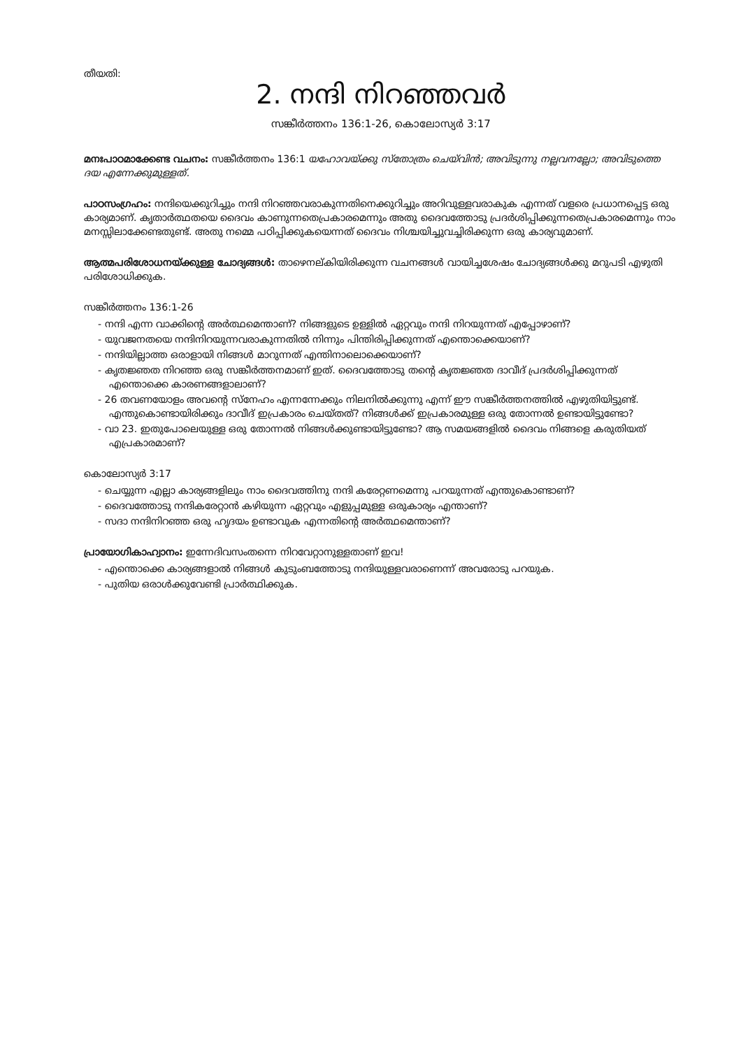തീയതി:
2. നന്ദി നിറഞ്ഞവർ
സങ്കീർത്തനം 136:1-26, കൊലോസ്യർ 3:17
മനഃപാഠമാക്കേണ്ട വചനം: സങ്കീർത്തനം 136:1 യഹോവയ്ക്കു സ്തോത്രം ചെയ്‌വിൻ; അവിടുന്നു നല്ലവനല്ലോ; അവിടുത്തെ ദയ എന്നേക്കുമുള്ളത്.
പാഠസംഗ്രഹം: നന്ദിയെക്കുറിച്ചും നന്ദി നിറഞ്ഞവരാകുന്നതിനെക്കുറിച്ചും അറിവുള്ളവരാകുക എന്നത് വളരെ പ്രധാനപ്പെട്ട ഒരു കാര്യമാണ്. കൃതാർത്ഥതയെ ദൈവം കാണുന്നതെപ്രകാരമെന്നും അതു ദൈവത്തോടു പ്രദർശിപ്പിക്കുന്നതെപ്രകാരമെന്നും നാം മനസ്സിലാക്കേണ്ടതുണ്ട്. അതു നമ്മെ പഠിപ്പിക്കുകയെന്നത് ദൈവം നിശ്ചയിച്ചുവച്ചിരിക്കുന്ന ഒരു കാര്യവുമാണ്.
ആത്മപരിശോധനയ്ക്കുള്ള ചോദ്യങ്ങൾ: താഴെനല്കിയിരിക്കുന്ന വചനങ്ങൾ വായിച്ചശേഷം ചോദ്യങ്ങൾക്കു മറുപടി എഴുതി പരിശോധിക്കുക.
സങ്കീർത്തനം 136:1-26
- നന്ദി എന്ന വാക്കിന്റെ അർത്ഥമെന്താണ്? നിങ്ങളുടെ ഉള്ളിൽ ഏറ്റവും നന്ദി നിറയുന്നത് എപ്പോഴാണ്?
- യുവജനതയെ നന്ദിനിറയുന്നവരാകുന്നതിൽ നിന്നും പിന്തിരിപ്പിക്കുന്നത് എന്തൊക്കെയാണ്?
- നന്ദിയില്ലാത്ത ഒരാളായി നിങ്ങൾ മാറുന്നത് എന്തിനാലൊക്കെയാണ്?
- കൃതജ്ഞത നിറഞ്ഞ ഒരു സങ്കീർത്തനമാണ് ഇത്. ദൈവത്തോടു തന്റെ കൃതജ്ഞത ദാവീദ് പ്രദർശിപ്പിക്കുന്നത് എന്തൊക്കെ കാരണങ്ങളാലാണ്?
- 26 തവണയോളം അവന്റെ സ്നേഹം എന്നന്നേക്കും നിലനിൽക്കുന്നു എന്ന് ഈ സങ്കീർത്തനത്തിൽ എഴുതിയിട്ടുണ്ട്. എന്തുകൊണ്ടായിരിക്കും ദാവീദ് ഇപ്രകാരം ചെയ്തത്? നിങ്ങൾക്ക് ഇപ്രകാരമുള്ള ഒരു തോന്നൽ ഉണ്ടായിട്ടുണ്ടോ?
- വാ 23. ഇതുപോലെയുള്ള ഒരു തോന്നൽ നിങ്ങൾക്കുണ്ടായിട്ടുണ്ടോ? ആ സമയങ്ങളിൽ ദൈവം നിങ്ങളെ കരുതിയത് എപ്രകാരമാണ്?
കൊലോസ്യർ 3:17
- ചെയ്യുന്ന എല്ലാ കാര്യങ്ങളിലും നാം ദൈവത്തിനു നന്ദി കരേറ്റണമെന്നു പറയുന്നത് എന്തുകൊണ്ടാണ്?
- ദൈവത്തോടു നന്ദികരേറ്റാൻ കഴിയുന്ന ഏറ്റവും എളുപ്പമുള്ള ഒരുകാര്യം എന്താണ്?
- സദാ നന്ദിനിറഞ്ഞ ഒരു ഹൃദയം ഉണ്ടാവുക എന്നതിന്റെ അർത്ഥമെന്താണ്?
പ്രായോഗികാഹ്വാനം: ഇന്നേദിവസംതന്നെ നിറവേറ്റാനുള്ളതാണ് ഇവ!
- എന്തൊക്കെ കാര്യങ്ങളാൽ നിങ്ങൾ കുടുംബത്തോടു നന്ദിയുള്ളവരാണെന്ന് അവരോടു പറയുക.
- പുതിയ ഒരാൾക്കുവേണ്ടി പ്രാർത്ഥിക്കുക.